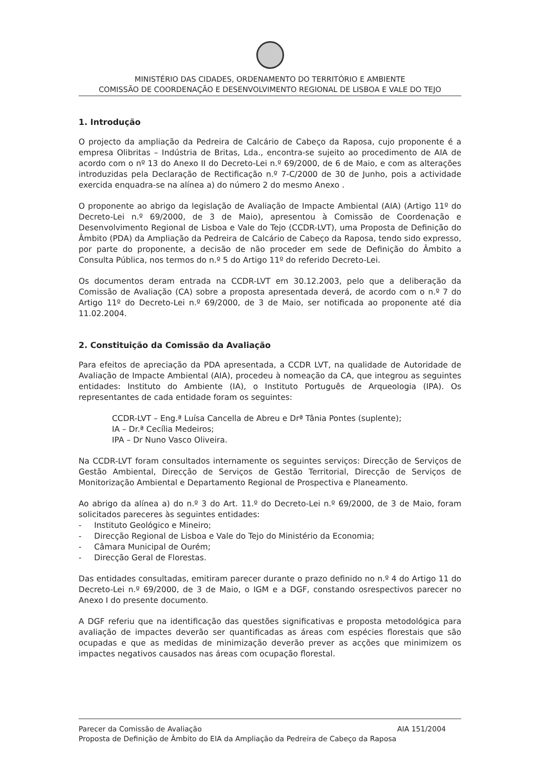MINISTÉRIO DAS CIDADES, ORDENAMENTO DO TERRITÓRIO E AMBIENTE
COMISSÃO DE COORDENAÇÃO E DESENVOLVIMENTO REGIONAL DE LISBOA E VALE DO TEJO
1. Introdução
O projecto da ampliação da Pedreira de Calcário de Cabeço da Raposa, cujo proponente é a empresa Olibritas – Indústria de Britas, Lda., encontra-se sujeito ao procedimento de AIA de acordo com o nº 13 do Anexo II do Decreto-Lei n.º 69/2000, de 6 de Maio, e com as alterações introduzidas pela Declaração de Rectificação n.º 7-C/2000 de 30 de Junho, pois a actividade exercida enquadra-se na alínea a) do número 2 do mesmo Anexo .
O proponente ao abrigo da legislação de Avaliação de Impacte Ambiental (AIA) (Artigo 11º do Decreto-Lei n.º 69/2000, de 3 de Maio), apresentou à Comissão de Coordenação e Desenvolvimento Regional de Lisboa e Vale do Tejo (CCDR-LVT), uma Proposta de Definição do Âmbito (PDA) da Ampliação da Pedreira de Calcário de Cabeço da Raposa, tendo sido expresso, por parte do proponente, a decisão de não proceder em sede de Definição do Âmbito a Consulta Pública, nos termos do n.º 5 do Artigo 11º do referido Decreto-Lei.
Os documentos deram entrada na CCDR-LVT em 30.12.2003, pelo que a deliberação da Comissão de Avaliação (CA) sobre a proposta apresentada deverá, de acordo com o n.º 7 do Artigo 11º do Decreto-Lei n.º 69/2000, de 3 de Maio, ser notificada ao proponente até dia 11.02.2004.
2. Constituição da Comissão da Avaliação
Para efeitos de apreciação da PDA apresentada, a CCDR LVT, na qualidade de Autoridade de Avaliação de Impacte Ambiental (AIA), procedeu à nomeação da CA, que integrou as seguintes entidades: Instituto do Ambiente (IA), o Instituto Português de Arqueologia (IPA). Os representantes de cada entidade foram os seguintes:
CCDR-LVT – Eng.ª Luísa Cancella de Abreu e Drª Tânia Pontes (suplente);
IA – Dr.ª Cecília Medeiros;
IPA – Dr Nuno Vasco Oliveira.
Na CCDR-LVT foram consultados internamente os seguintes serviços: Direcção de Serviços de Gestão Ambiental, Direcção de Serviços de Gestão Territorial, Direcção de Serviços de Monitorização Ambiental e Departamento Regional de Prospectiva e Planeamento.
Ao abrigo da alínea a) do n.º 3 do Art. 11.º do Decreto-Lei n.º 69/2000, de 3 de Maio, foram solicitados pareceres às seguintes entidades:
- Instituto Geológico e Mineiro;
- Direcção Regional de Lisboa e Vale do Tejo do Ministério da Economia;
- Câmara Municipal de Ourém;
- Direcção Geral de Florestas.
Das entidades consultadas, emitiram parecer durante o prazo definido no n.º 4 do Artigo 11 do Decreto-Lei n.º 69/2000, de 3 de Maio, o IGM e a DGF, constando osrespectivos parecer no Anexo I do presente documento.
A DGF referiu que na identificação das questões significativas e proposta metodológica para avaliação de impactes deverão ser quantificadas as áreas com espécies florestais que são ocupadas e que as medidas de minimização deverão prever as acções que minimizem os impactes negativos causados nas áreas com ocupação florestal.
AIA 151/2004 Parecer da Comissão de Avaliação
Proposta de Definição de Âmbito do EIA da Ampliação da Pedreira de Cabeço da Raposa